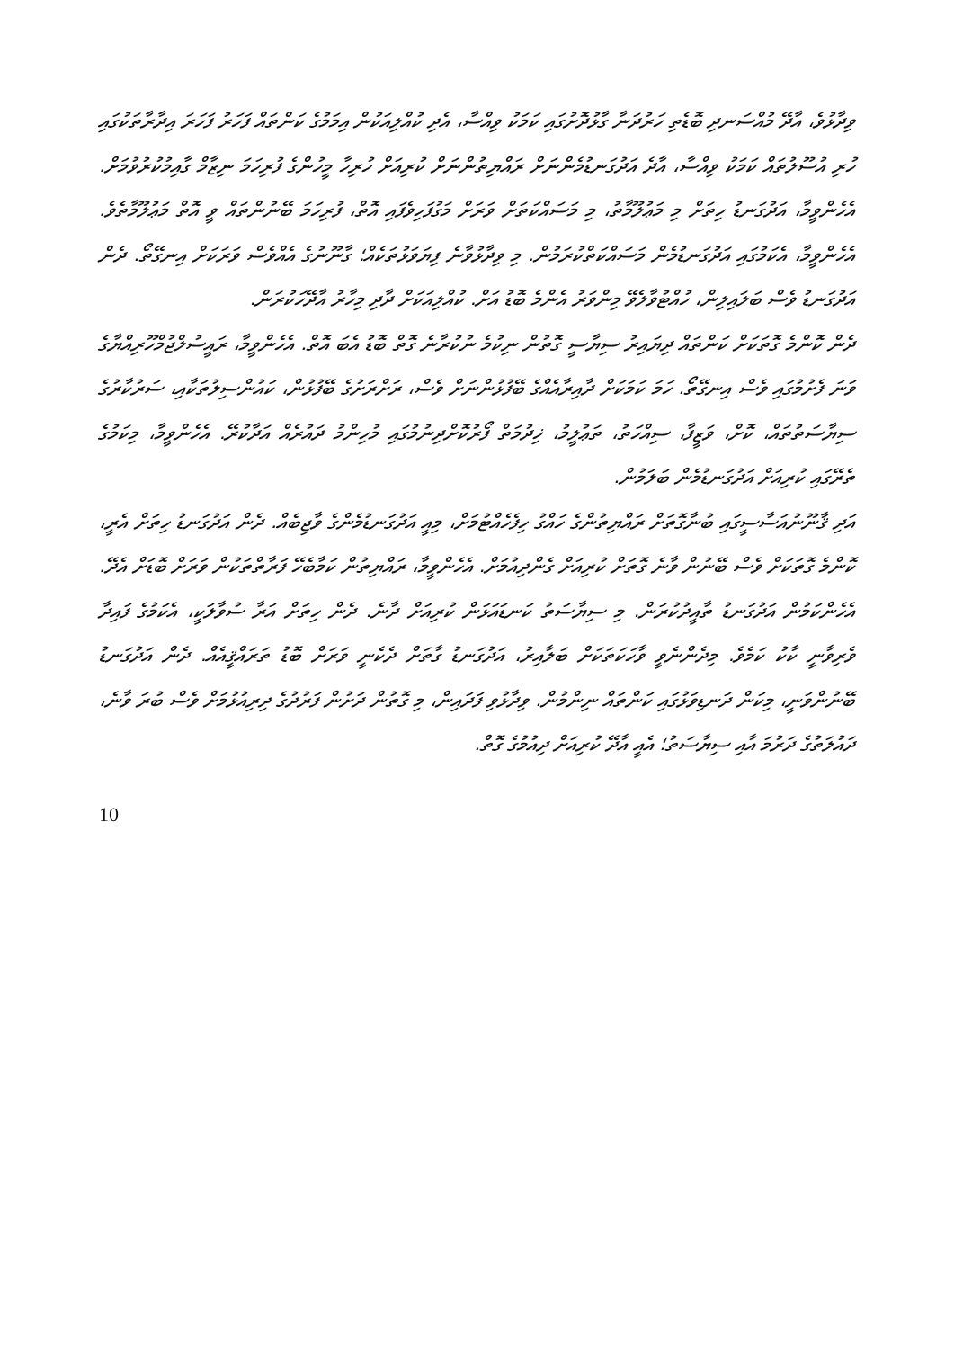ވިދާޅުވެ، އާދޭ މުއްސަނދި ބޮޑެތި ހަރުދަނާ ގާޅުދޮށުގައި ކަމަކު ވިއްސާ، އެދި ކުއްލިއަކުން އިމަމުގެ ކަންތައް ފަހަރު ފަހަރަ އިދާރާތަކުގައި ހުރި އުސޫލުތައް ކަމަކު ވިއްސާ، އާދެ އަދުގަނޑުމެންނަށް ރައްޔިތުންނަށް ކުރިއަށް ހުރިހާ މީހުންގެ ފުރިހަމަ ނިޒާމް ގާއިމުކުރުވުމަށް. އެހެންވީމާ، އަދުގަނޑު ހިތަށް މި މަޢުލޫމާތު، މި މަސައްކަތަށް ވަރަށް މަގުފަހިވެފައި އޮތް، ފުރިހަމަ ބޭނުންތައް ވީ އޮތް މަޢުލޫމާތެވެ. އެހެންވީމާ، އެކަމުގައި އަދުގަނޑުމެން މަސައްކަތްކުރަމުން. މި ވިދާޅުވާނެ ފިޔަވަޅުތަކެއް؛ ގާނޫނުގެ އެއްވެސް ވަރަކަށް އިނގޭތޯ. ދެން އަދުގަނޑު ވެސް ބަލައިލިން، ހުއްޓުވާލެވޭ މިންވަރު އެންމެ ބޮޑު އަށް. ކުއްލިއަކަށް ދާދި މިހާރު އާދޭހަކުރަން.
ދެން ކޮންމެ ގޮތަކަށް ކަންތައް ދިޔައިރު ސިޔާސީ ގޮތުން ނިކުމެ ނުކުރާނެ ގޮތް ބޮޑު އެބަ އޮތް. އެހެންވީމާ، ރައީސުލްޖުމްހޫރިއްޔާގެ ވަނަ ފެށުމުގައި ވެސް އިނގޭތޯ. ހަމަ ކަމަކަށް ދާއިރާއެއްގެ ބޭފުޅުންނަށް ވެސް، ރަށްރަށުގެ ބޭފުޅުން، ކައުންސިލުތަކާއި، ސަރުކާރުގެ ސިޔާސަތުތައް، ކޮށް، ވަޒީފާ، ސިއްހަތު، ތަޢުލީމު، ޚިދުމަތް ފޯރުކޮށްދިނުމުގައި މުހިންމު ދައުރެއް އަދާކުރޭ. އެހެންވީމާ، މިކަމުގެ ތެރޭގައި ކުރިއަށް އަދުގަނޑުމެން ބަލަމުން.
އަދި ޤާނޫނުއަސާސީގައި ބުނާގޮތަށް ރައްޔިތުންގެ ހައްގު ހިފެހެއްޓުމަށް، މިއީ އަދުގަނޑުމެންގެ ވާޖިބެއް. ދެން އަދުގަނޑު ހިތަށް އެރީ، ކޮންމެ ގޮތަކަށް ވެސް ބޭނުން ވާނެ ގޮތަށް ކުރިއަށް ގެންދިއުމަށް. އެހެންވީމާ، ރައްޔިތުން ކަމާބެހޭ ފަރާތްތަކުން ވަރަށް ބޮޑަށް އެދޭ. އެހެންކަމުން އަދުގަނޑު ތާއީދުކުރަން. މި ސިޔާސަތު ކަނޑައަޅަން ކުރިއަށް ދާނެ. ދެން ހިތަށް އަރާ ސުވާލަކީ، އެކަމުގެ ފައިދާ ވެރިވާނީ ކާކު ކަމެވެ. މިދެންނެވީ ވާހަކަތަކަށް ބަލާއިރު، އަދުގަނޑު ގާތަށް ދެކެނީ ވަރަށް ބޮޑު ތަރައްޤީއެއް. ދެން އަދުގަނޑު ބޭނުންވަނީ، މިކަން ދަނޑިވަޅުގައި ކަންތައް ނިންމުން. ވިދާޅުވި ފަދައިން، މި ގޮތުން ދަށުން ފަރުދުގެ ދިރިއުޅުމަށް ވެސް ބުރަ ވާނެ، ދައުލަތުގެ ދަރުމަ އާއި ސިޔާސަތު؛ އެއީ އާދޭ ކުރިއަށް ދިއުމުގެ ގޮތް.
10